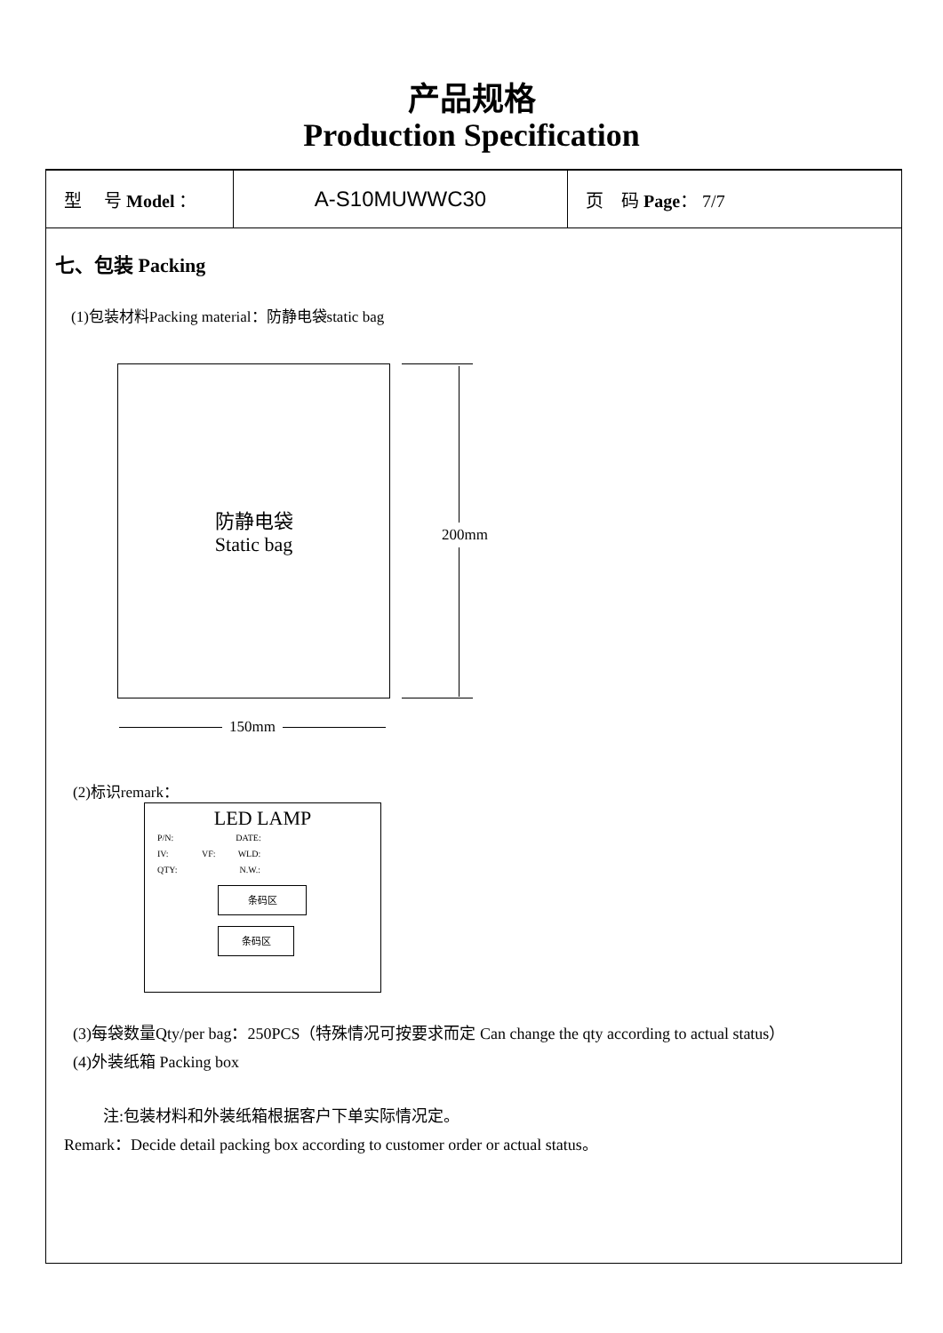产品规格
Production Specification
| 型 号 Model ： | A-S10MUWWC30 | 页 码 Page ： 7/7 |
七、包装 Packing
(1)包装材料Packing material：防静电袋static bag
防静电袋
Static bag
200mm
150mm
(2)标识remark：
LED LAMP
P/N: DATE:
IV: VF: WLD:
QTY: N.W.:
条码区
条码区
(3)每袋数量Qty/per bag：250PCS（特殊情况可按要求而定 Can change the qty according to actual status）
(4)外装纸箱 Packing box
注:包装材料和外装纸箱根据客户下单实际情况定。
Remark：Decide detail packing box according to customer order or actual status。